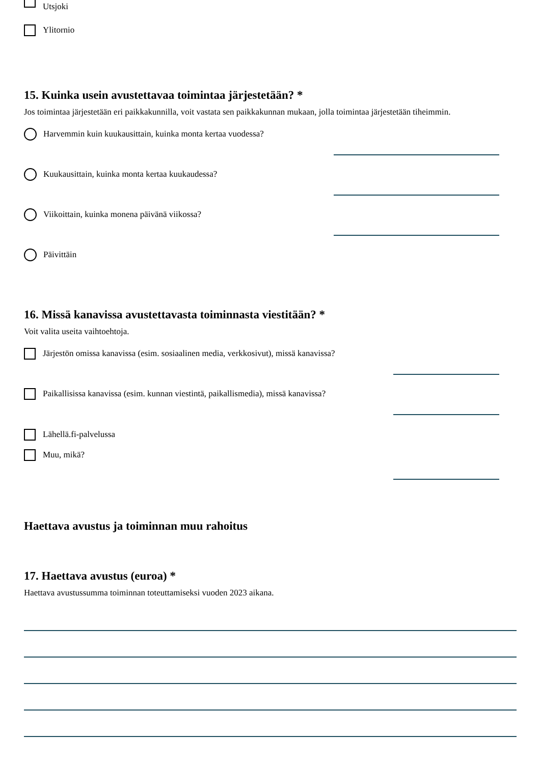Utsjoki
Ylitornio
15. Kuinka usein avustettavaa toimintaa järjestetään? *
Jos toimintaa järjestetään eri paikkakunnilla, voit vastata sen paikkakunnan mukaan, jolla toimintaa järjestetään tiheimmin.
Harvemmin kuin kuukausittain, kuinka monta kertaa vuodessa?
Kuukausittain, kuinka monta kertaa kuukaudessa?
Viikoittain, kuinka monena päivänä viikossa?
Päivittäin
16. Missä kanavissa avustettavasta toiminnasta viestitään? *
Voit valita useita vaihtoehtoja.
Järjestön omissa kanavissa (esim. sosiaalinen media, verkkosivut), missä kanavissa?
Paikallisissa kanavissa (esim. kunnan viestintä, paikallismedia), missä kanavissa?
Lähellä.fi-palvelussa
Muu, mikä?
Haettava avustus ja toiminnan muu rahoitus
17. Haettava avustus (euroa) *
Haettava avustussumma toiminnan toteuttamiseksi vuoden 2023 aikana.